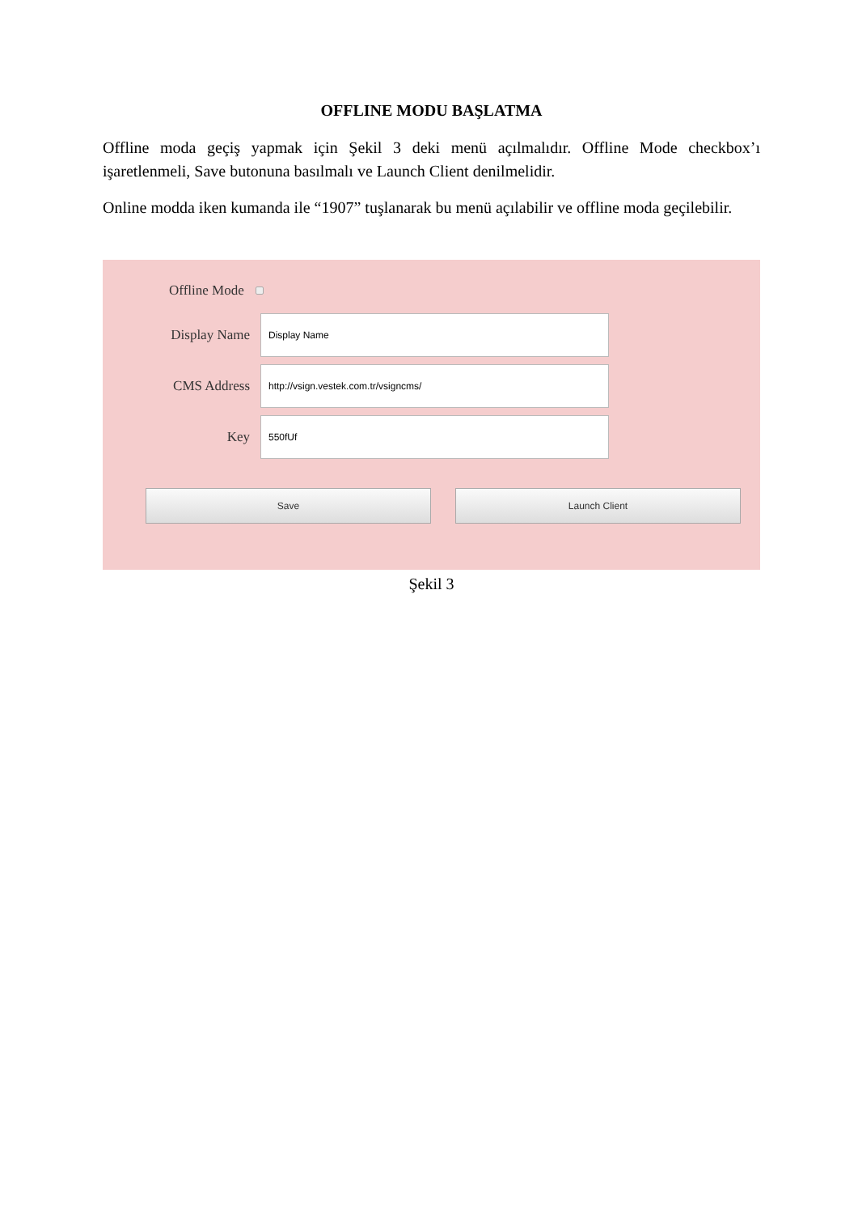OFFLINE MODU BAŞLATMA
Offline moda geçiş yapmak için Şekil 3 deki menü açılmalıdır. Offline Mode checkbox’ı işaretlenmeli, Save butonuna basılmalı ve Launch Client denilmelidir.
Online modda iken kumanda ile “1907” tuşlanarak bu menü açılabilir ve offline moda geçilebilir.
Offline Mode
Display Name
Display Name
CMS Address
http://vsign.vestek.com.tr/vsigncms/
Key
550fUf
Save Launch Client
Şekil 3